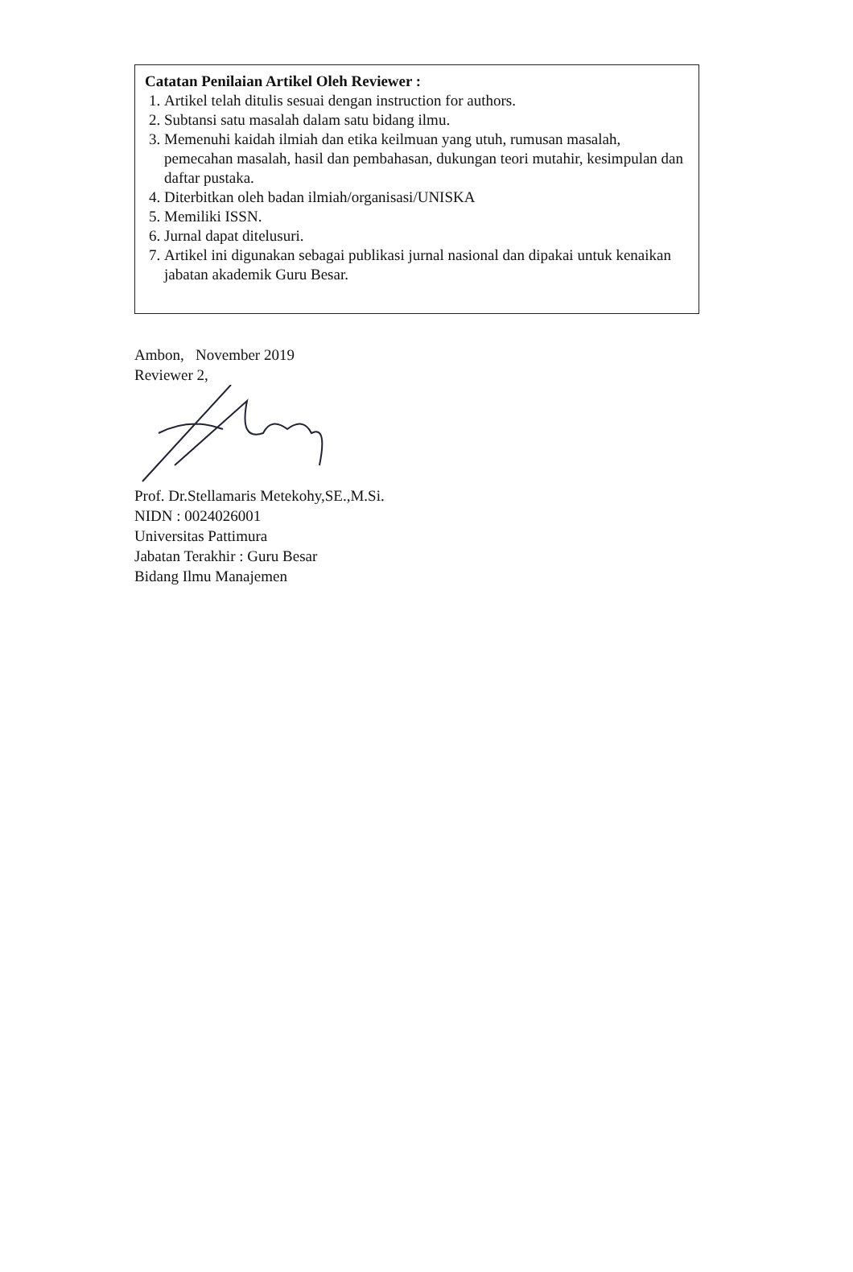Catatan Penilaian Artikel Oleh Reviewer :
1. Artikel telah ditulis sesuai dengan instruction for authors.
2. Subtansi satu masalah dalam satu bidang ilmu.
3. Memenuhi kaidah ilmiah dan etika keilmuan yang utuh, rumusan masalah, pemecahan masalah, hasil dan pembahasan, dukungan teori mutahir, kesimpulan dan daftar pustaka.
4. Diterbitkan oleh badan ilmiah/organisasi/UNISKA
5. Memiliki ISSN.
6. Jurnal dapat ditelusuri.
7. Artikel ini digunakan sebagai publikasi jurnal nasional dan dipakai untuk kenaikan jabatan akademik Guru Besar.
Ambon, November 2019
Reviewer 2,
Prof. Dr.Stellamaris Metekohy,SE.,M.Si.
NIDN : 0024026001
Universitas Pattimura
Jabatan Terakhir : Guru Besar
Bidang Ilmu Manajemen